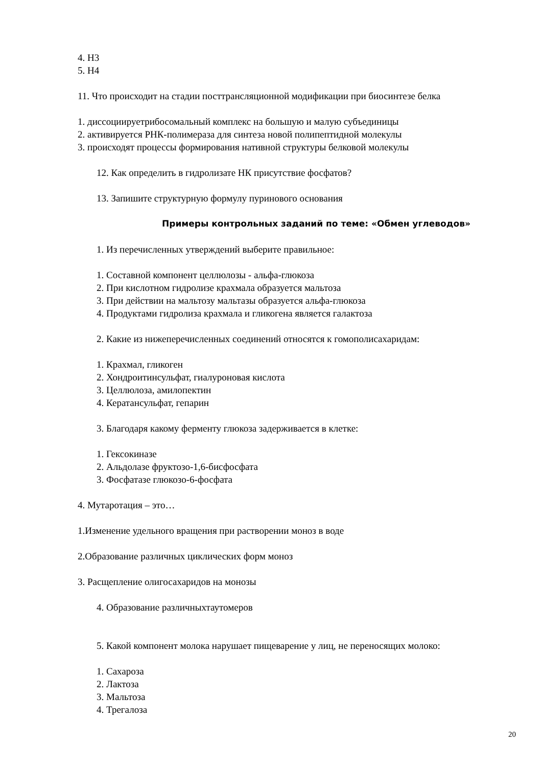4. H3
5. H4
11. Что происходит на стадии посттрансляционной модификации при биосинтезе белка
1. диссоциируетрибосомальный комплекс на большую и малую субъединицы
2. активируется РНК-полимераза для синтеза новой полипептидной молекулы
3. происходят процессы формирования нативной структуры белковой молекулы
12. Как определить в гидролизате НК присутствие фосфатов?
13. Запишите структурную формулу пуринового основания
Примеры контрольных заданий по теме: «Обмен углеводов»
1. Из перечисленных утверждений выберите правильное:
1. Составной компонент целлюлозы - альфа-глюкоза
2. При кислотном гидролизе крахмала образуется мальтоза
3. При действии на мальтозу мальтазы образуется альфа-глюкоза
4. Продуктами гидролиза крахмала и гликогена является галактоза
2. Какие из нижеперечисленных соединений относятся к гомополисахаридам:
1. Крахмал, гликоген
2. Хондроитинсульфат, гиалуроновая кислота
3. Целлюлоза, амилопектин
4. Кератансульфат, гепарин
3. Благодаря какому ферменту глюкоза задерживается в клетке:
1. Гексокиназе
2. Альдолазе фруктозо-1,6-бисфосфата
3. Фосфатазе глюкозо-6-фосфата
4. Мутаротация – это…
1.Изменение удельного вращения при растворении моноз в воде
2.Образование различных циклических форм моноз
3. Расщепление олигосахаридов на монозы
4. Образование различныхтаутомеров
5. Какой компонент молока нарушает пищеварение у лиц, не переносящих молоко:
1. Сахароза
2. Лактоза
3. Мальтоза
4. Трегалоза
20